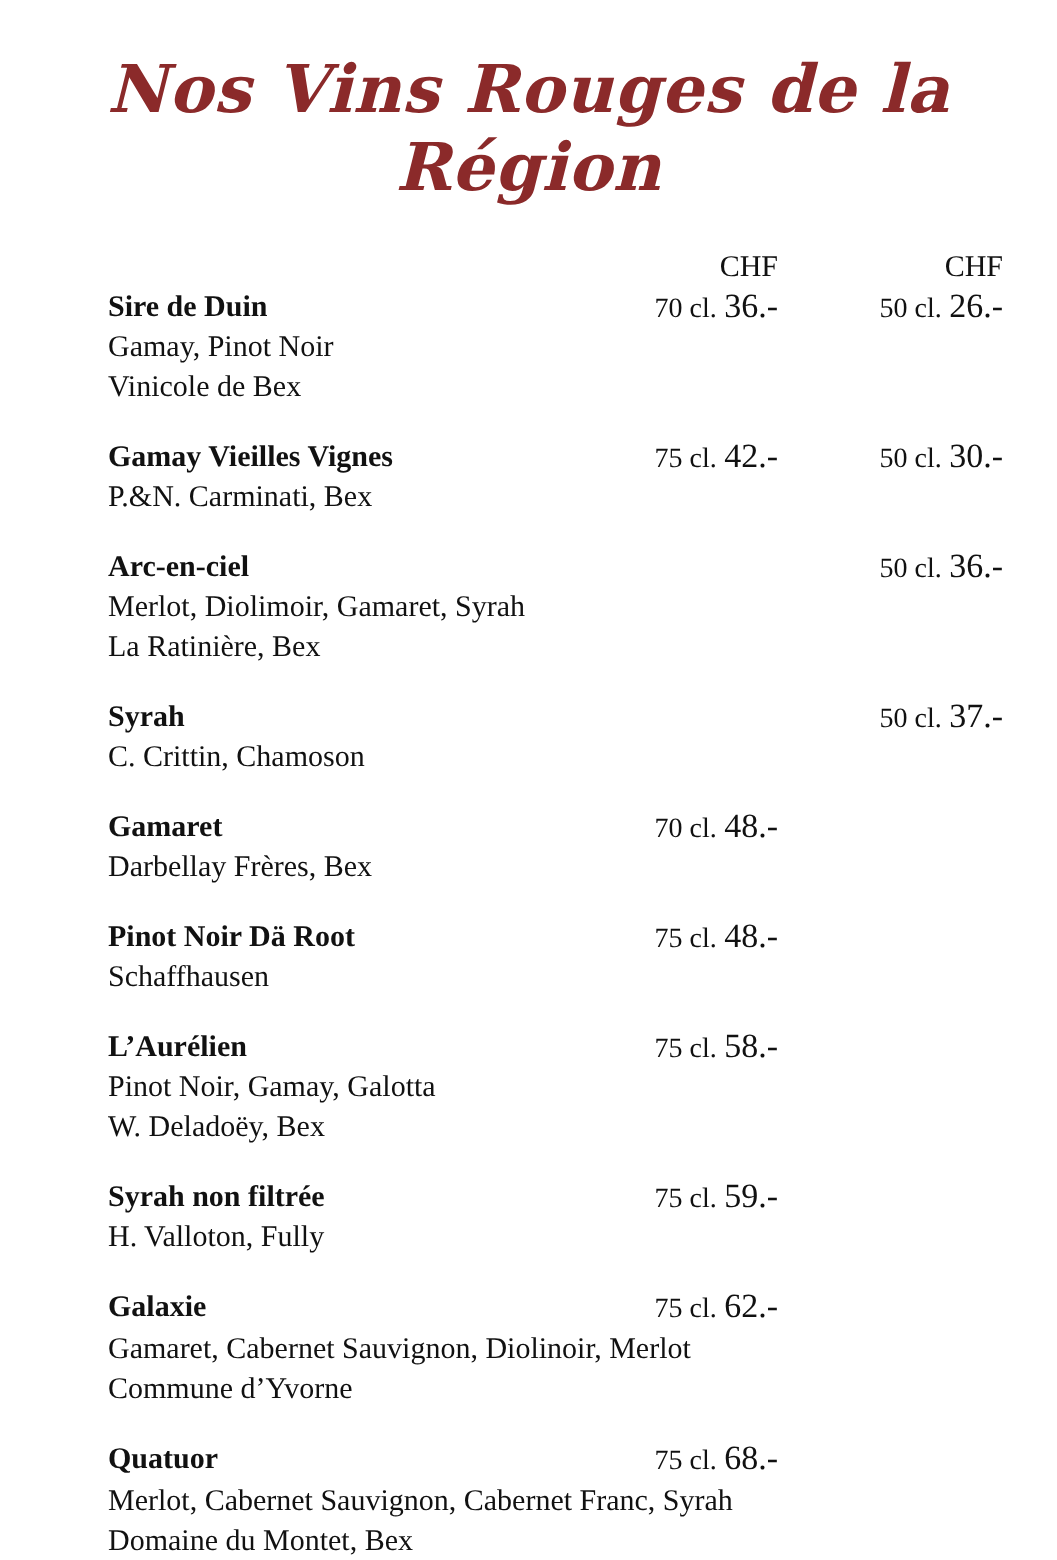Nos Vins Rouges de la Région
| | CHF | CHF |
| Sire de Duin Gamay, Pinot Noir Vinicole de Bex | 70 cl. 36.- | 50 cl. 26.- |
| Gamay Vieilles Vignes P.&N. Carminati, Bex | 75 cl. 42.- | 50 cl. 30.- |
| Arc-en-ciel Merlot, Diolimoir, Gamaret, Syrah La Ratinière, Bex | | 50 cl. 36.- |
| Syrah C. Crittin, Chamoson | | 50 cl. 37.- |
| Gamaret Darbellay Frères, Bex | 70 cl. 48.- | |
| Pinot Noir Dä Root Schaffhausen | 75 cl. 48.- | |
| L’Aurélien Pinot Noir, Gamay, Galotta W. Deladoëy, Bex | 75 cl. 58.- | |
| Syrah non filtrée H. Valloton, Fully | 75 cl. 59.- | |
| Galaxie | 75 cl. 62.- | |
| Gamaret, Cabernet Sauvignon, Diolinoir, Merlot Commune d’Yvorne | | |
| Quatuor | 75 cl. 68.- | |
| Merlot, Cabernet Sauvignon, Cabernet Franc, Syrah Domaine du Montet, Bex | | |